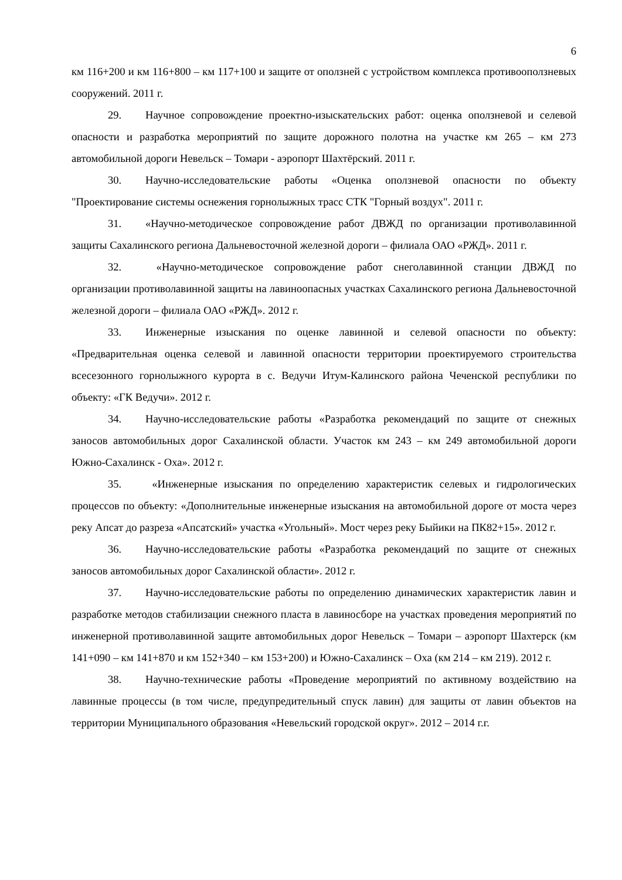6
км 116+200 и км 116+800 – км 117+100 и защите от оползней с устройством комплекса противооползневых сооружений. 2011 г.
29. Научное сопровождение проектно-изыскательских работ: оценка оползневой и селевой опасности и разработка мероприятий по защите дорожного полотна на участке км 265 – км 273 автомобильной дороги Невельск – Томари - аэропорт Шахтёрский. 2011 г.
30. Научно-исследовательские работы «Оценка оползневой опасности по объекту "Проектирование системы оснежения горнолыжных трасс СТК "Горный воздух". 2011 г.
31. «Научно-методическое сопровождение работ ДВЖД по организации противолавинной защиты Сахалинского региона Дальневосточной железной дороги – филиала ОАО «РЖД». 2011 г.
32. «Научно-методическое сопровождение работ снеголавинной станции ДВЖД по организации противолавинной защиты на лавиноопасных участках Сахалинского региона Дальневосточной железной дороги – филиала ОАО «РЖД». 2012 г.
33. Инженерные изыскания по оценке лавинной и селевой опасности по объекту: «Предварительная оценка селевой и лавинной опасности территории проектируемого строительства всесезонного горнолыжного курорта в с. Ведучи Итум-Калинского района Чеченской республики по объекту: «ГК Ведучи». 2012 г.
34. Научно-исследовательские работы «Разработка рекомендаций по защите от снежных заносов автомобильных дорог Сахалинской области. Участок км 243 – км 249 автомобильной дороги Южно-Сахалинск - Оха». 2012 г.
35. «Инженерные изыскания по определению характеристик селевых и гидрологических процессов по объекту: «Дополнительные инженерные изыскания на автомобильной дороге от моста через реку Апсат до разреза «Апсатский» участка «Угольный». Мост через реку Быйики на ПК82+15». 2012 г.
36. Научно-исследовательские работы «Разработка рекомендаций по защите от снежных заносов автомобильных дорог Сахалинской области». 2012 г.
37. Научно-исследовательские работы по определению динамических характеристик лавин и разработке методов стабилизации снежного пласта в лавиносборе на участках проведения мероприятий по инженерной противолавинной защите автомобильных дорог Невельск – Томари – аэропорт Шахтерск (км 141+090 – км 141+870 и км 152+340 – км 153+200) и Южно-Сахалинск – Оха (км 214 – км 219). 2012 г.
38. Научно-технические работы «Проведение мероприятий по активному воздействию на лавинные процессы (в том числе, предупредительный спуск лавин) для защиты от лавин объектов на территории Муниципального образования «Невельский городской округ». 2012 – 2014 г.г.